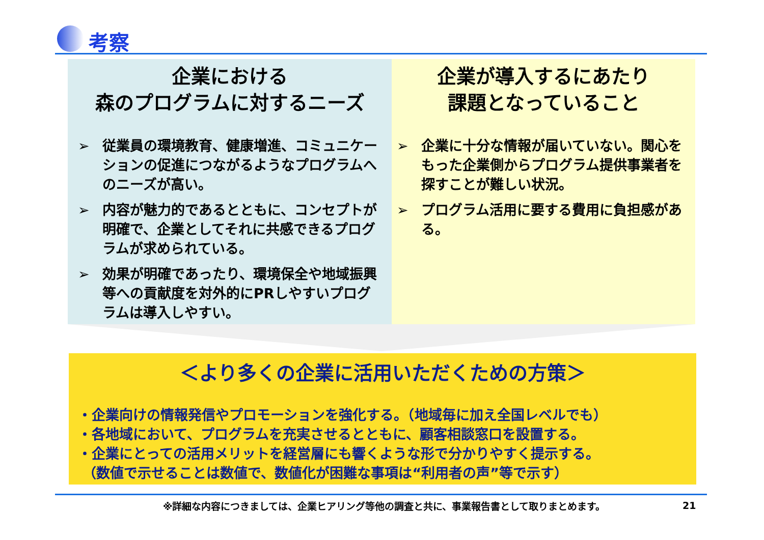考察
企業における
森のプログラムに対するニーズ
➢ 従業員の環境教育、健康増進、コミュニケーションの促進につながるようなプログラムへのニーズが高い。
➢ 内容が魅力的であるとともに、コンセプトが明確で、企業としてそれに共感できるプログラムが求められている。
➢ 効果が明確であったり、環境保全や地域振興等への貢献度を対外的にPRしやすいプログラムは導入しやすい。
企業が導入するにあたり
課題となっていること
➢ 企業に十分な情報が届いていない。関心をもった企業側からプログラム提供事業者を探すことが難しい状況。
➢ プログラム活用に要する費用に負担感がある。
＜より多くの企業に活用いただくための方策＞
・企業向けの情報発信やプロモーションを強化する。（地域毎に加え全国レベルでも）
・各地域において、プログラムを充実させるとともに、顧客相談窓口を設置する。
・企業にとっての活用メリットを経営層にも響くような形で分かりやすく提示する。
（数値で示せることは数値で、数値化が困難な事項は“利用者の声”等で示す）
※詳細な内容につきましては、企業ヒアリング等他の調査と共に、事業報告書として取りまとめます。
21